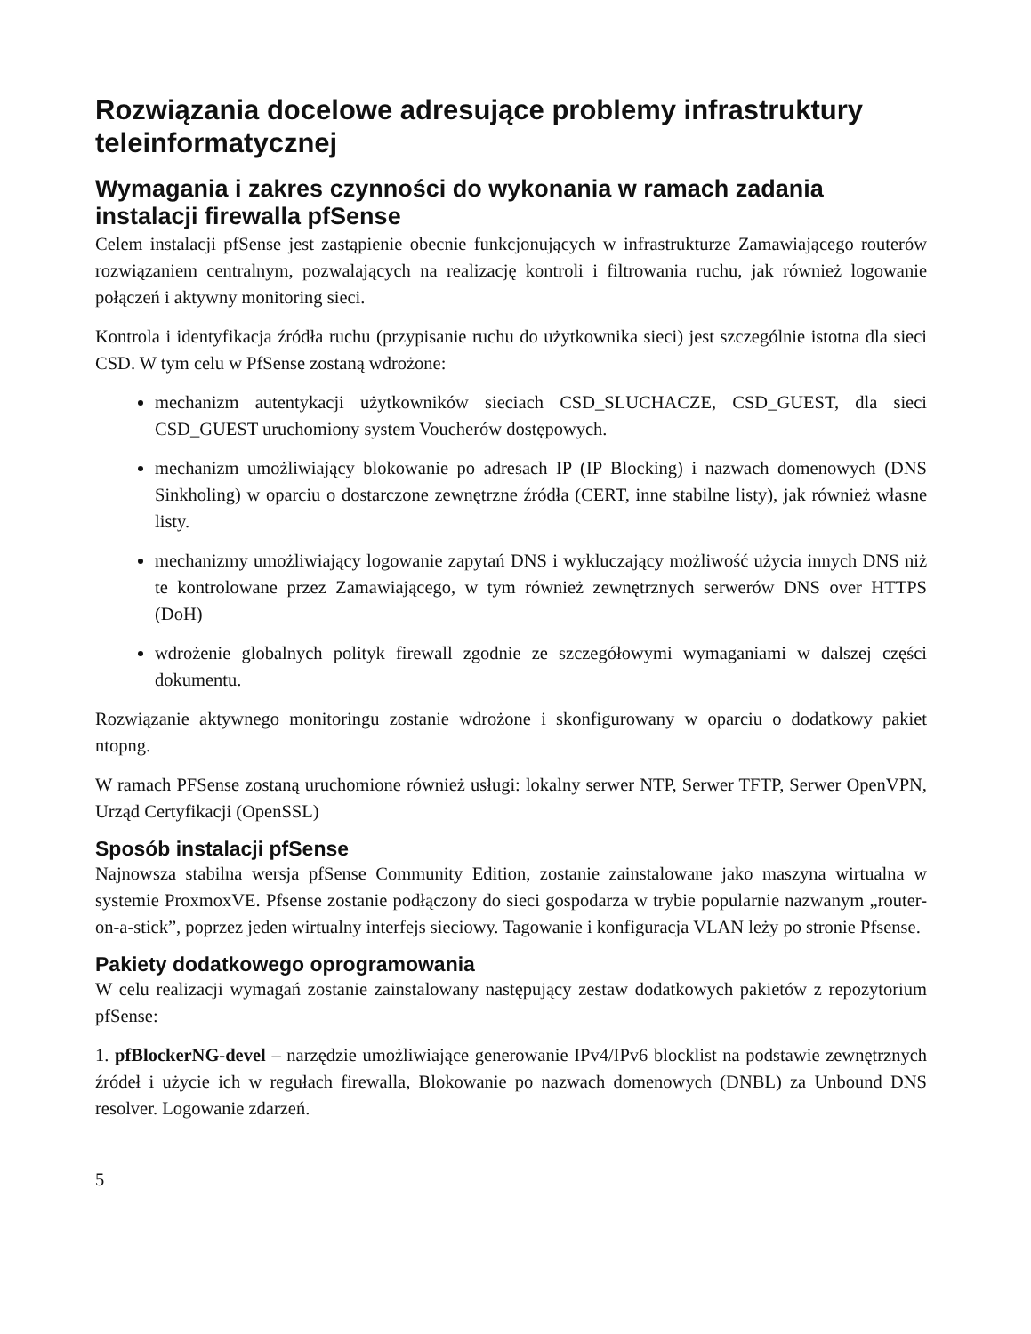Rozwiązania docelowe adresujące problemy infrastruktury teleinformatycznej
Wymagania i zakres czynności do wykonania w ramach zadania instalacji firewalla pfSense
Celem instalacji pfSense jest zastąpienie obecnie funkcjonujących w infrastrukturze Zamawiającego routerów rozwiązaniem centralnym, pozwalających na realizację kontroli i filtrowania ruchu, jak również logowanie połączeń i aktywny monitoring sieci.
Kontrola i identyfikacja źródła ruchu (przypisanie ruchu do użytkownika sieci) jest szczególnie istotna dla sieci CSD. W tym celu w PfSense zostaną wdrożone:
mechanizm autentykacji użytkowników sieciach CSD_SLUCHACZE, CSD_GUEST, dla sieci CSD_GUEST uruchomiony system Voucherów dostępowych.
mechanizm umożliwiający blokowanie po adresach IP (IP Blocking) i nazwach domenowych (DNS Sinkholing) w oparciu o dostarczone zewnętrzne źródła (CERT, inne stabilne listy), jak również własne listy.
mechanizmy umożliwiający logowanie zapytań DNS i wykluczający możliwość użycia innych DNS niż te kontrolowane przez Zamawiającego, w tym również zewnętrznych serwerów DNS over HTTPS (DoH)
wdrożenie globalnych polityk firewall zgodnie ze szczegółowymi wymaganiami w dalszej części dokumentu.
Rozwiązanie aktywnego monitoringu zostanie wdrożone i skonfigurowany w oparciu o dodatkowy pakiet ntopng.
W ramach PFSense zostaną uruchomione również usługi: lokalny serwer NTP, Serwer TFTP, Serwer OpenVPN, Urząd Certyfikacji (OpenSSL)
Sposób instalacji pfSense
Najnowsza stabilna wersja pfSense Community Edition, zostanie zainstalowane jako maszyna wirtualna w systemie ProxmoxVE. Pfsense zostanie podłączony do sieci gospodarza w trybie popularnie nazwanym „router-on-a-stick”, poprzez jeden wirtualny interfejs sieciowy. Tagowanie i konfiguracja VLAN leży po stronie Pfsense.
Pakiety dodatkowego oprogramowania
W celu realizacji wymagań zostanie zainstalowany następujący zestaw dodatkowych pakietów z repozytorium pfSense:
1. pfBlockerNG-devel – narzędzie umożliwiające generowanie IPv4/IPv6 blocklist na podstawie zewnętrznych źródeł i użycie ich w regułach firewalla, Blokowanie po nazwach domenowych (DNBL) za Unbound DNS resolver. Logowanie zdarzeń.
5